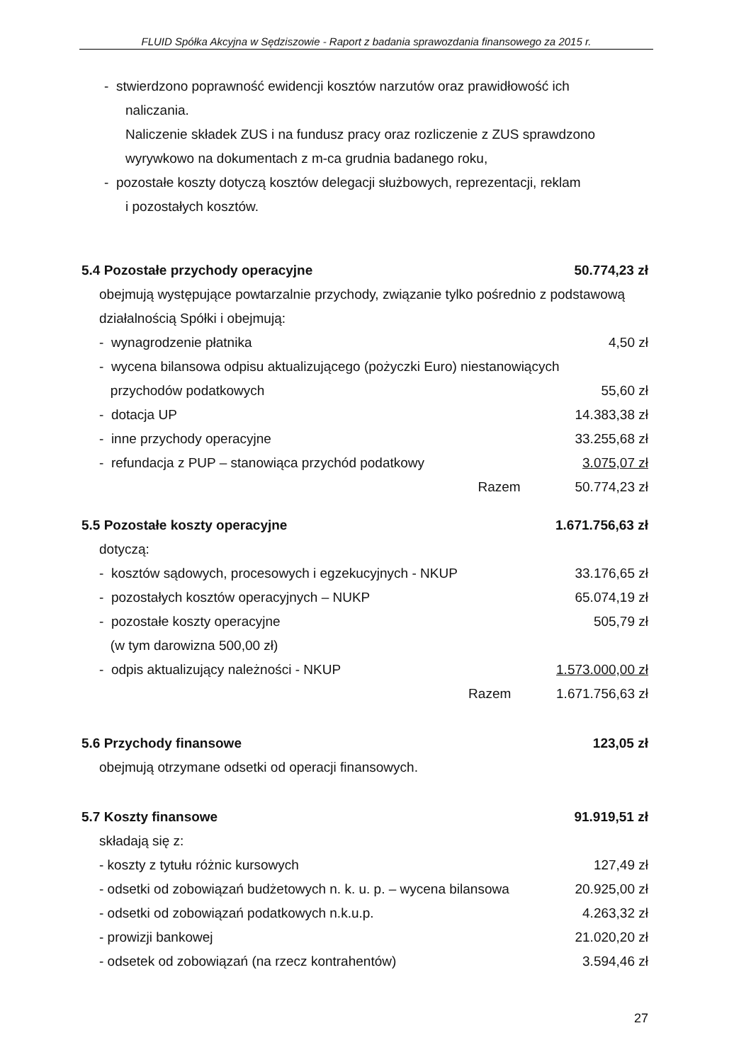FLUID Spółka Akcyjna w Sędziszowie - Raport z badania sprawozdania finansowego za 2015 r.
- stwierdzono poprawność ewidencji kosztów narzutów oraz prawidłowość ich
naliczania.
Naliczenie składek ZUS i na fundusz pracy oraz rozliczenie z ZUS sprawdzono
wyrywkowo na dokumentach z m-ca grudnia badanego roku,
- pozostałe koszty dotyczą kosztów delegacji służbowych, reprezentacji, reklam
i pozostałych kosztów.
5.4 Pozostałe przychody operacyjne 50.774,23 zł
obejmują występujące powtarzalnie przychody, związanie tylko pośrednio z podstawową działalnością Spółki i obejmują:
| - wynagrodzenie płatnika | | 4,50 zł |
| - wycena bilansowa odpisu aktualizującego (pożyczki Euro) niestanowiących | | |
| przychodów podatkowych | | 55,60 zł |
| - dotacja UP | | 14.383,38 zł |
| - inne przychody operacyjne | | 33.255,68 zł |
| - refundacja z PUP – stanowiąca przychód podatkowy | | 3.075,07 zł |
| | Razem | 50.774,23 zł |
5.5 Pozostałe koszty operacyjne 1.671.756,63 zł
dotyczą:
| - kosztów sądowych, procesowych i egzekucyjnych - NKUP | | 33.176,65 zł |
| - pozostałych kosztów operacyjnych – NUKP | | 65.074,19 zł |
| - pozostałe koszty operacyjne | | 505,79 zł |
| (w tym darowizna 500,00 zł) | | |
| - odpis aktualizujący należności - NKUP | | 1.573.000,00 zł |
| | Razem | 1.671.756,63 zł |
5.6 Przychody finansowe 123,05 zł
obejmują otrzymane odsetki od operacji finansowych.
5.7 Koszty finansowe 91.919,51 zł
składają się z:
| - koszty z tytułu różnic kursowych | 127,49 zł |
| - odsetki od zobowiązań budżetowych n. k. u. p. – wycena bilansowa | 20.925,00 zł |
| - odsetki od zobowiązań podatkowych n.k.u.p. | 4.263,32 zł |
| - prowizji bankowej | 21.020,20 zł |
| - odsetek od zobowiązań (na rzecz kontrahentów) | 3.594,46 zł |
27